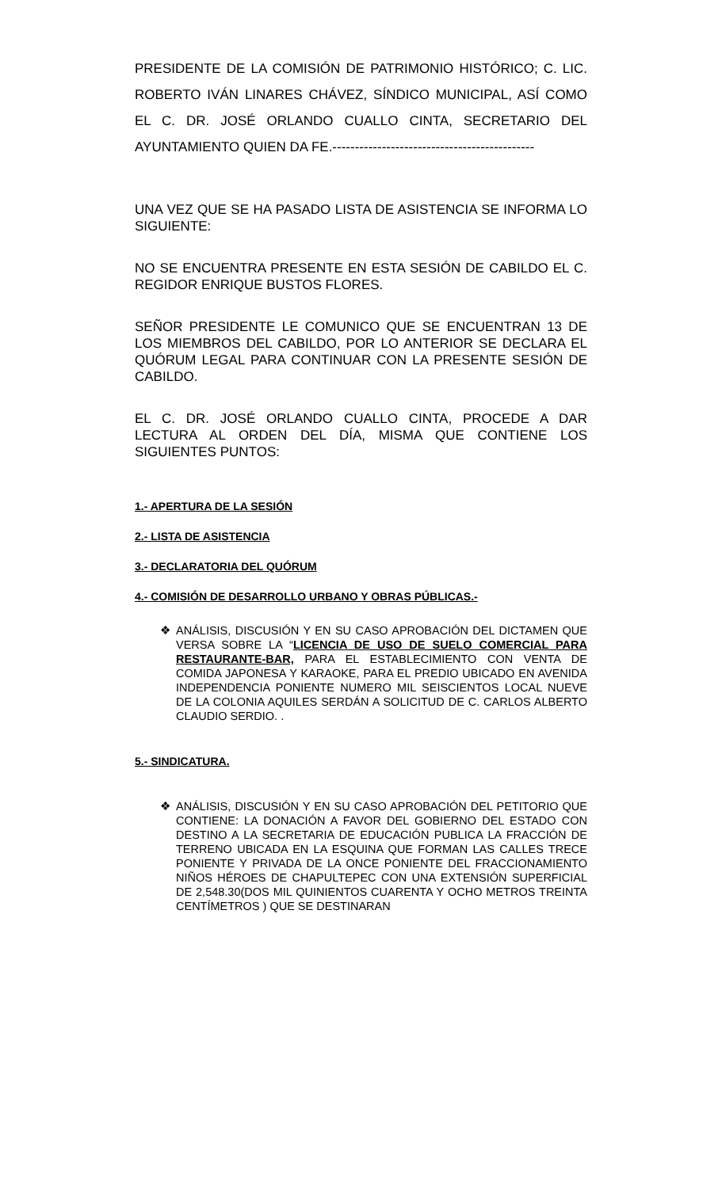PRESIDENTE DE LA COMISIÓN DE PATRIMONIO HISTÓRICO; C. LIC. ROBERTO IVÁN LINARES CHÁVEZ, SÍNDICO MUNICIPAL, ASÍ COMO EL C. DR. JOSÉ ORLANDO CUALLO CINTA, SECRETARIO DEL AYUNTAMIENTO QUIEN DA FE.---------------------------------------------
UNA VEZ QUE SE HA PASADO LISTA DE ASISTENCIA SE INFORMA LO SIGUIENTE:
NO SE ENCUENTRA PRESENTE EN ESTA SESIÓN DE CABILDO EL C. REGIDOR ENRIQUE BUSTOS FLORES.
SEÑOR PRESIDENTE LE COMUNICO QUE SE ENCUENTRAN 13 DE LOS MIEMBROS DEL CABILDO, POR LO ANTERIOR SE DECLARA EL QUÓRUM LEGAL PARA CONTINUAR CON LA PRESENTE SESIÓN DE CABILDO.
EL C. DR. JOSÉ ORLANDO CUALLO CINTA, PROCEDE A DAR LECTURA AL ORDEN DEL DÍA, MISMA QUE CONTIENE LOS SIGUIENTES PUNTOS:
1.- APERTURA DE LA SESIÓN
2.- LISTA DE ASISTENCIA
3.- DECLARATORIA DEL QUÓRUM
4.- COMISIÓN DE DESARROLLO URBANO Y OBRAS PÚBLICAS.-
❖ ANÁLISIS, DISCUSIÓN Y EN SU CASO APROBACIÓN DEL DICTAMEN QUE VERSA SOBRE LA “LICENCIA DE USO DE SUELO COMERCIAL PARA RESTAURANTE-BAR, PARA EL ESTABLECIMIENTO CON VENTA DE COMIDA JAPONESA Y KARAOKE, PARA EL PREDIO UBICADO EN AVENIDA INDEPENDENCIA PONIENTE NUMERO MIL SEISCIENTOS LOCAL NUEVE DE LA COLONIA AQUILES SERDÁN A SOLICITUD DE C. CARLOS ALBERTO CLAUDIO SERDIO. .
5.- SINDICATURA.
❖ ANÁLISIS, DISCUSIÓN Y EN SU CASO APROBACIÓN DEL PETITORIO QUE CONTIENE: LA DONACIÓN A FAVOR DEL GOBIERNO DEL ESTADO CON DESTINO A LA SECRETARIA DE EDUCACIÓN PUBLICA LA FRACCIÓN DE TERRENO UBICADA EN LA ESQUINA QUE FORMAN LAS CALLES TRECE PONIENTE Y PRIVADA DE LA ONCE PONIENTE DEL FRACCIONAMIENTO NIÑOS HÉROES DE CHAPULTEPEC CON UNA EXTENSIÓN SUPERFICIAL DE 2,548.30(DOS MIL QUINIENTOS CUARENTA Y OCHO METROS TREINTA CENTÍMETROS ) QUE SE DESTINARAN